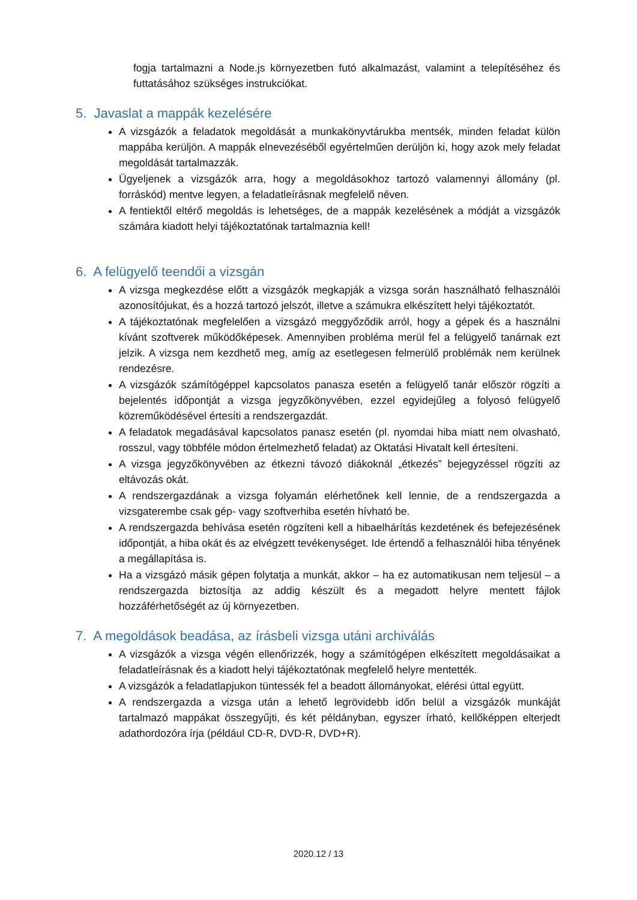fogja tartalmazni a Node.js környezetben futó alkalmazást, valamint a telepítéséhez és futtatásához szükséges instrukciókat.
5. Javaslat a mappák kezelésére
A vizsgázók a feladatok megoldását a munkakönyvtárukba mentsék, minden feladat külön mappába kerüljön. A mappák elnevezéséből egyértelműen derüljön ki, hogy azok mely feladat megoldását tartalmazzák.
Ügyeljenek a vizsgázók arra, hogy a megoldásokhoz tartozó valamennyi állomány (pl. forráskód) mentve legyen, a feladatleírásnak megfelelő néven.
A fentiektől eltérő megoldás is lehetséges, de a mappák kezelésének a módját a vizsgázók számára kiadott helyi tájékoztatónak tartalmaznia kell!
6. A felügyelő teendői a vizsgán
A vizsga megkezdése előtt a vizsgázók megkapják a vizsga során használható felhasználói azonosítójukat, és a hozzá tartozó jelszót, illetve a számukra elkészített helyi tájékoztatót.
A tájékoztatónak megfelelően a vizsgázó meggyőződik arról, hogy a gépek és a használni kívánt szoftverek működőképesek. Amennyiben probléma merül fel a felügyelő tanárnak ezt jelzik. A vizsga nem kezdhető meg, amíg az esetlegesen felmerülő problémák nem kerülnek rendezésre.
A vizsgázók számítógéppel kapcsolatos panasza esetén a felügyelő tanár először rögzíti a bejelentés időpontját a vizsga jegyzőkönyvében, ezzel egyidejűleg a folyosó felügyelő közreműködésével értesíti a rendszergazdát.
A feladatok megadásával kapcsolatos panasz esetén (pl. nyomdai hiba miatt nem olvasható, rosszul, vagy többféle módon értelmezhető feladat) az Oktatási Hivatalt kell értesíteni.
A vizsga jegyzőkönyvében az étkezni távozó diákoknál „étkezés” bejegyzéssel rögzíti az eltávozás okát.
A rendszergazdának a vizsga folyamán elérhetőnek kell lennie, de a rendszergazda a vizsgaterembe csak gép- vagy szoftverhiba esetén hívható be.
A rendszergazda behívása esetén rögzíteni kell a hibaelhárítás kezdetének és befejezésének időpontját, a hiba okát és az elvégzett tevékenységet. Ide értendő a felhasználói hiba tényének a megállapítása is.
Ha a vizsgázó másik gépen folytatja a munkát, akkor – ha ez automatikusan nem teljesül – a rendszergazda biztosítja az addig készült és a megadott helyre mentett fájlok hozzáférhetőségét az új környezetben.
7. A megoldások beadása, az írásbeli vizsga utáni archiválás
A vizsgázók a vizsga végén ellenőrizzék, hogy a számítógépen elkészített megoldásaikat a feladatleírásnak és a kiadott helyi tájékoztatónak megfelelő helyre mentették.
A vizsgázók a feladatlapjukon tüntessék fel a beadott állományokat, elérési úttal együtt.
A rendszergazda a vizsga után a lehető legrövidebb időn belül a vizsgázók munkáját tartalmazó mappákat összegyűjti, és két példányban, egyszer írható, kellőképpen elterjedt adathordozóra írja (például CD-R, DVD-R, DVD+R).
2020.12 / 13